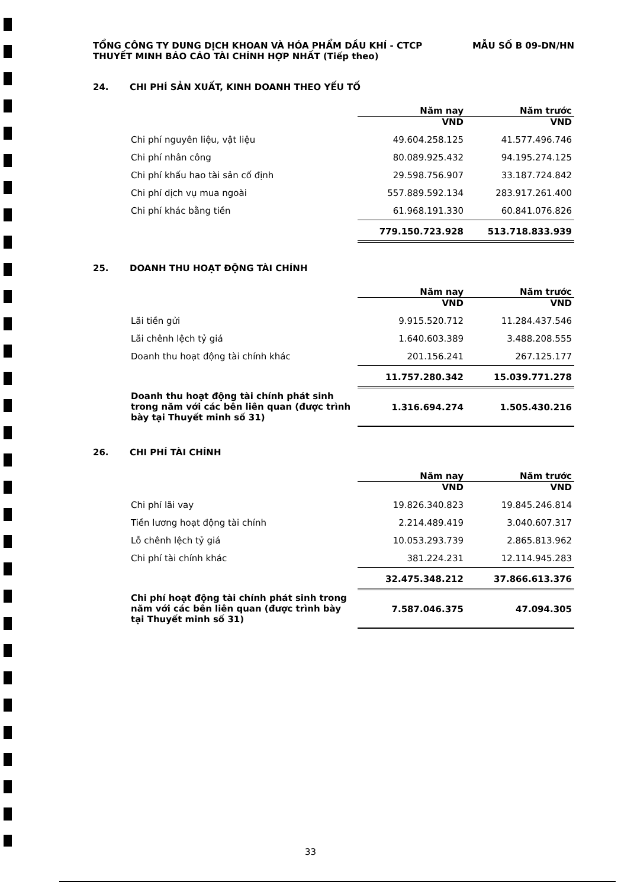TỔNG CÔNG TY DUNG DỊCH KHOAN VÀ HÓA PHẨM DẦU KHÍ - CTCP MẪU SỐ B 09-DN/HN
THUYẾT MINH BÁO CÁO TÀI CHÍNH HỢP NHẤT (Tiếp theo)
24. CHI PHÍ SẢN XUẤT, KINH DOANH THEO YẾU TỐ
| | Năm nay | Năm trước |
| | VND | VND |
| Chi phí nguyên liệu, vật liệu | 49.604.258.125 | 41.577.496.746 |
| Chi phí nhân công | 80.089.925.432 | 94.195.274.125 |
| Chi phí khấu hao tài sản cố định | 29.598.756.907 | 33.187.724.842 |
| Chi phí dịch vụ mua ngoài | 557.889.592.134 | 283.917.261.400 |
| Chi phí khác bằng tiền | 61.968.191.330 | 60.841.076.826 |
| | 779.150.723.928 | 513.718.833.939 |
25. DOANH THU HOẠT ĐỘNG TÀI CHÍNH
| | Năm nay | Năm trước |
| | VND | VND |
| Lãi tiền gửi | 9.915.520.712 | 11.284.437.546 |
| Lãi chênh lệch tỷ giá | 1.640.603.389 | 3.488.208.555 |
| Doanh thu hoạt động tài chính khác | 201.156.241 | 267.125.177 |
| | 11.757.280.342 | 15.039.771.278 |
| Doanh thu hoạt động tài chính phát sinh trong năm với các bên liên quan (được trình bày tại Thuyết minh số 31) | 1.316.694.274 | 1.505.430.216 |
26. CHI PHÍ TÀI CHÍNH
| | Năm nay | Năm trước |
| | VND | VND |
| Chi phí lãi vay | 19.826.340.823 | 19.845.246.814 |
| Tiền lương hoạt động tài chính | 2.214.489.419 | 3.040.607.317 |
| Lỗ chênh lệch tỷ giá | 10.053.293.739 | 2.865.813.962 |
| Chi phí tài chính khác | 381.224.231 | 12.114.945.283 |
| | 32.475.348.212 | 37.866.613.376 |
| Chi phí hoạt động tài chính phát sinh trong năm với các bên liên quan (được trình bày tại Thuyết minh số 31) | 7.587.046.375 | 47.094.305 |
33